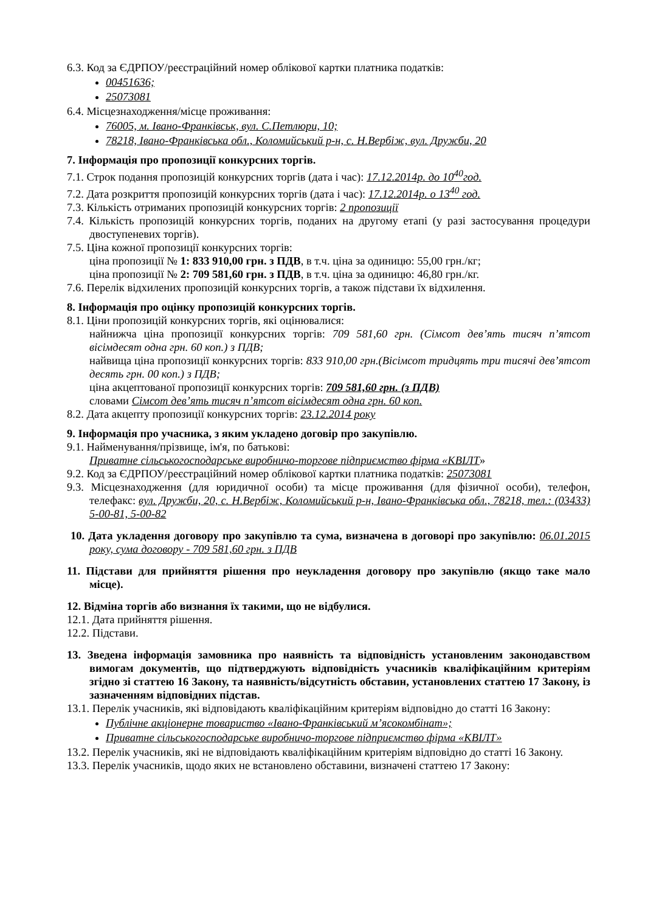6.3. Код за ЄДРПОУ/реєстраційний номер облікової картки платника податків:
00451636;
25073081
6.4. Місцезнаходження/місце проживання:
76005, м. Івано-Франківськ, вул. С.Петлюри, 10;
78218, Івано-Франківська обл., Коломийський р-н, с. Н.Вербіж, вул. Дружби, 20
7. Інформація про пропозиції конкурсних торгів.
7.1. Строк подання пропозицій конкурсних торгів (дата і час): 17.12.2014р. до 10<sup>40</sup>год.
7.2. Дата розкриття пропозицій конкурсних торгів (дата і час): 17.12.2014р. о 13<sup>40</sup> год.
7.3. Кількість отриманих пропозицій конкурсних торгів: 2 пропозиції
7.4. Кількість пропозицій конкурсних торгів, поданих на другому етапі (у разі застосування процедури двоступеневих торгів).
7.5. Ціна кожної пропозиції конкурсних торгів:
ціна пропозиції № 1: 833 910,00 грн. з ПДВ, в т.ч. ціна за одиницю: 55,00 грн./кг;
ціна пропозиції № 2: 709 581,60 грн. з ПДВ, в т.ч. ціна за одиницю: 46,80 грн./кг.
7.6. Перелік відхилених пропозицій конкурсних торгів, а також підстави їх відхилення.
8. Інформація про оцінку пропозицій конкурсних торгів.
8.1. Ціни пропозицій конкурсних торгів, які оцінювалися:
найнижча ціна пропозиції конкурсних торгів: 709 581,60 грн. (Сімсот дев’ять тисяч п’ятсот вісімдесят одна грн. 60 коп.) з ПДВ;
найвища ціна пропозиції конкурсних торгів: 833 910,00 грн.(Вісімсот тридцять три тисячі дев’ятсот десять грн. 00 коп.) з ПДВ;
ціна акцептованої пропозиції конкурсних торгів: 709 581,60 грн. (з ПДВ)
словами Сімсот дев’ять тисяч п’ятсот вісімдесят одна грн. 60 коп.
8.2. Дата акцепту пропозиції конкурсних торгів: 23.12.2014 року
9. Інформація про учасника, з яким укладено договір про закупівлю.
9.1. Найменування/прізвище, ім'я, по батькові:
Приватне сільськогосподарське виробничо-торгове підприємство фірма «КВІЛТ»
9.2. Код за ЄДРПОУ/реєстраційний номер облікової картки платника податків: 25073081
9.3. Місцезнаходження (для юридичної особи) та місце проживання (для фізичної особи), телефон, телефакс: вул. Дружби, 20, с. Н.Вербіж, Коломийський р-н, Івано-Франківська обл., 78218, тел.: (03433) 5-00-81, 5-00-82
10. Дата укладення договору про закупівлю та сума, визначена в договорі про закупівлю: 06.01.2015 року, сума договору - 709 581,60 грн. з ПДВ
11. Підстави для прийняття рішення про неукладення договору про закупівлю (якщо таке мало місце).
12. Відміна торгів або визнання їх такими, що не відбулися.
12.1. Дата прийняття рішення.
12.2. Підстави.
13. Зведена інформація замовника про наявність та відповідність установленим законодавством вимогам документів, що підтверджують відповідність учасників кваліфікаційним критеріям згідно зі статтею 16 Закону, та наявність/відсутність обставин, установлених статтею 17 Закону, із зазначенням відповідних підстав.
13.1. Перелік учасників, які відповідають кваліфікаційним критеріям відповідно до статті 16 Закону:
Публічне акціонерне товариство «Івано-Франківський м’ясокомбінат»;
Приватне сільськогосподарське виробничо-торгове підприємство фірма «КВІЛТ»
13.2. Перелік учасників, які не відповідають кваліфікаційним критеріям відповідно до статті 16 Закону.
13.3. Перелік учасників, щодо яких не встановлено обставини, визначені статтею 17 Закону: